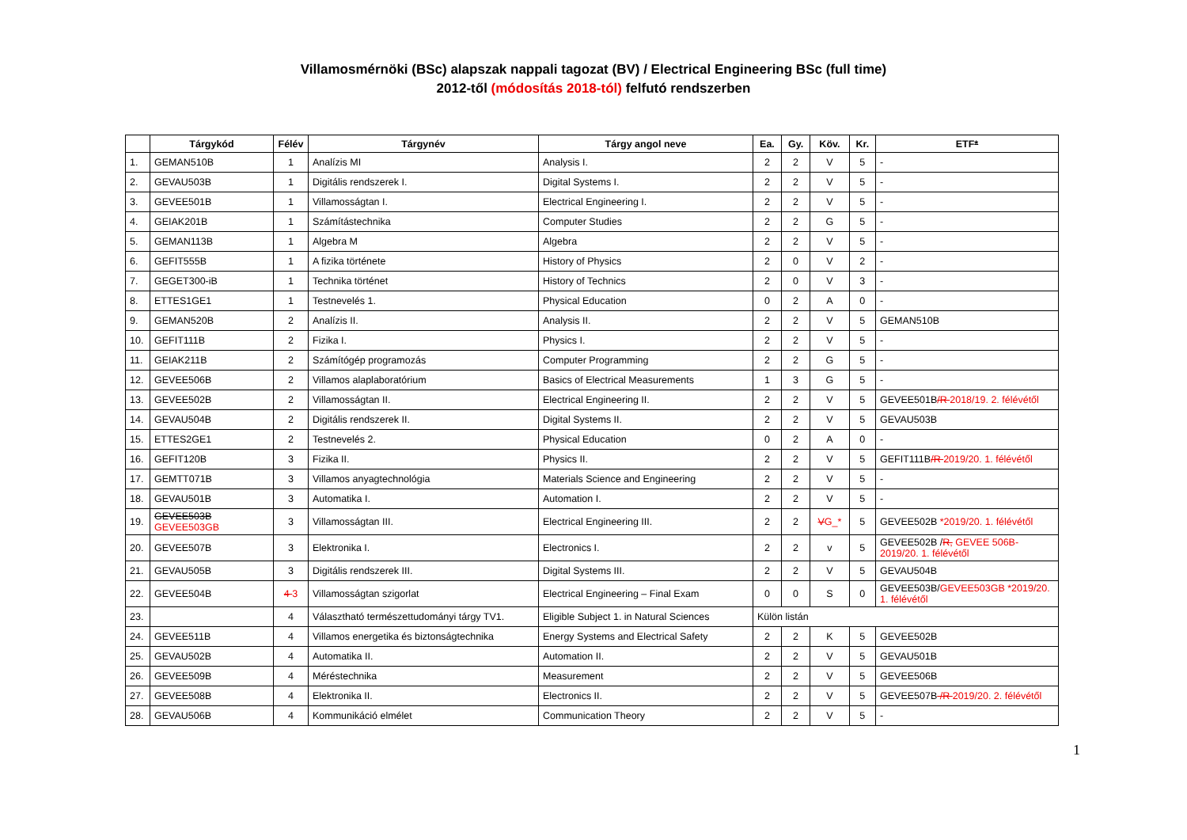Villamosmérnöki (BSc) alapszak nappali tagozat (BV) / Electrical Engineering BSc (full time)
2012-től (módosítás 2018-tól) felfutó rendszerben
| | Tárgykód | Félév | Tárgynév | Tárgy angol neve | Ea. | Gy. | Köv. | Kr. | ETF * |
| --- | --- | --- | --- | --- | --- | --- | --- | --- | --- |
| 1. | GEMAN510B | 1 | Analízis MI | Analysis I. | 2 | 2 | V | 5 | - |
| 2. | GEVAU503B | 1 | Digitális rendszerek I. | Digital Systems I. | 2 | 2 | V | 5 | - |
| 3. | GEVEE501B | 1 | Villamosságtan I. | Electrical Engineering I. | 2 | 2 | V | 5 | - |
| 4. | GEIAK201B | 1 | Számítástechnika | Computer Studies | 2 | 2 | G | 5 | - |
| 5. | GEMAN113B | 1 | Algebra M | Algebra | 2 | 2 | V | 5 | - |
| 6. | GEFIT555B | 1 | A fizika története | History of Physics | 2 | 0 | V | 2 | - |
| 7. | GEGET300-iB | 1 | Technika történet | History of Technics | 2 | 0 | V | 3 | - |
| 8. | ETTES1GE1 | 1 | Testnevelés 1. | Physical Education | 0 | 2 | A | 0 | - |
| 9. | GEMAN520B | 2 | Analízis II. | Analysis II. | 2 | 2 | V | 5 | GEMAN510B |
| 10. | GEFIT111B | 2 | Fizika I. | Physics I. | 2 | 2 | V | 5 | - |
| 11. | GEIAK211B | 2 | Számítógép programozás | Computer Programming | 2 | 2 | G | 5 | - |
| 12. | GEVEE506B | 2 | Villamos alaplaboratórium | Basics of Electrical Measurements | 1 | 3 | G | 5 | - |
| 13. | GEVEE502B | 2 | Villamosságtan II. | Electrical Engineering II. | 2 | 2 | V | 5 | GEVEE501B /R 2018/19. 2. félévétől |
| 14. | GEVAU504B | 2 | Digitális rendszerek II. | Digital Systems II. | 2 | 2 | V | 5 | GEVAU503B |
| 15. | ETTES2GE1 | 2 | Testnevelés 2. | Physical Education | 0 | 2 | A | 0 | - |
| 16. | GEFIT120B | 3 | Fizika II. | Physics II. | 2 | 2 | V | 5 | GEFIT111B /R 2019/20. 1. félévétől |
| 17. | GEMTT071B | 3 | Villamos anyagtechnológia | Materials Science and Engineering | 2 | 2 | V | 5 | - |
| 18. | GEVAU501B | 3 | Automatika I. | Automation I. | 2 | 2 | V | 5 | - |
| 19. | GEVEE503B GEVEE503GB | 3 | Villamosságtan III. | Electrical Engineering III. | 2 | 2 | V G_* | 5 | GEVEE502B *2019/20. 1. félévétől |
| 20. | GEVEE507B | 3 | Elektronika I. | Electronics I. | 2 | 2 | v | 5 | GEVEE502B / R, GEVEE 506B-2019/20. 1. félévétől |
| 21. | GEVAU505B | 3 | Digitális rendszerek III. | Digital Systems III. | 2 | 2 | V | 5 | GEVAU504B |
| 22. | GEVEE504B | 4 3 | Villamosságtan szigorlat | Electrical Engineering – Final Exam | 0 | 0 | S | 0 | GEVEE503B/ GEVEE503GB *2019/20. 1. félévétől |
| 23. | | 4 | Választható természettudományi tárgy TV1. | Eligible Subject 1. in Natural Sciences | Külön listán | | | | |
| 24. | GEVEE511B | 4 | Villamos energetika és biztonságtechnika | Energy Systems and Electrical Safety | 2 | 2 | K | 5 | GEVEE502B |
| 25. | GEVAU502B | 4 | Automatika II. | Automation II. | 2 | 2 | V | 5 | GEVAU501B |
| 26. | GEVEE509B | 4 | Méréstechnika | Measurement | 2 | 2 | V | 5 | GEVEE506B |
| 27. | GEVEE508B | 4 | Elektronika II. | Electronics II. | 2 | 2 | V | 5 | GEVEE507B /R 2019/20. 2. félévétől |
| 28. | GEVAU506B | 4 | Kommunikáció elmélet | Communication Theory | 2 | 2 | V | 5 | - |
1